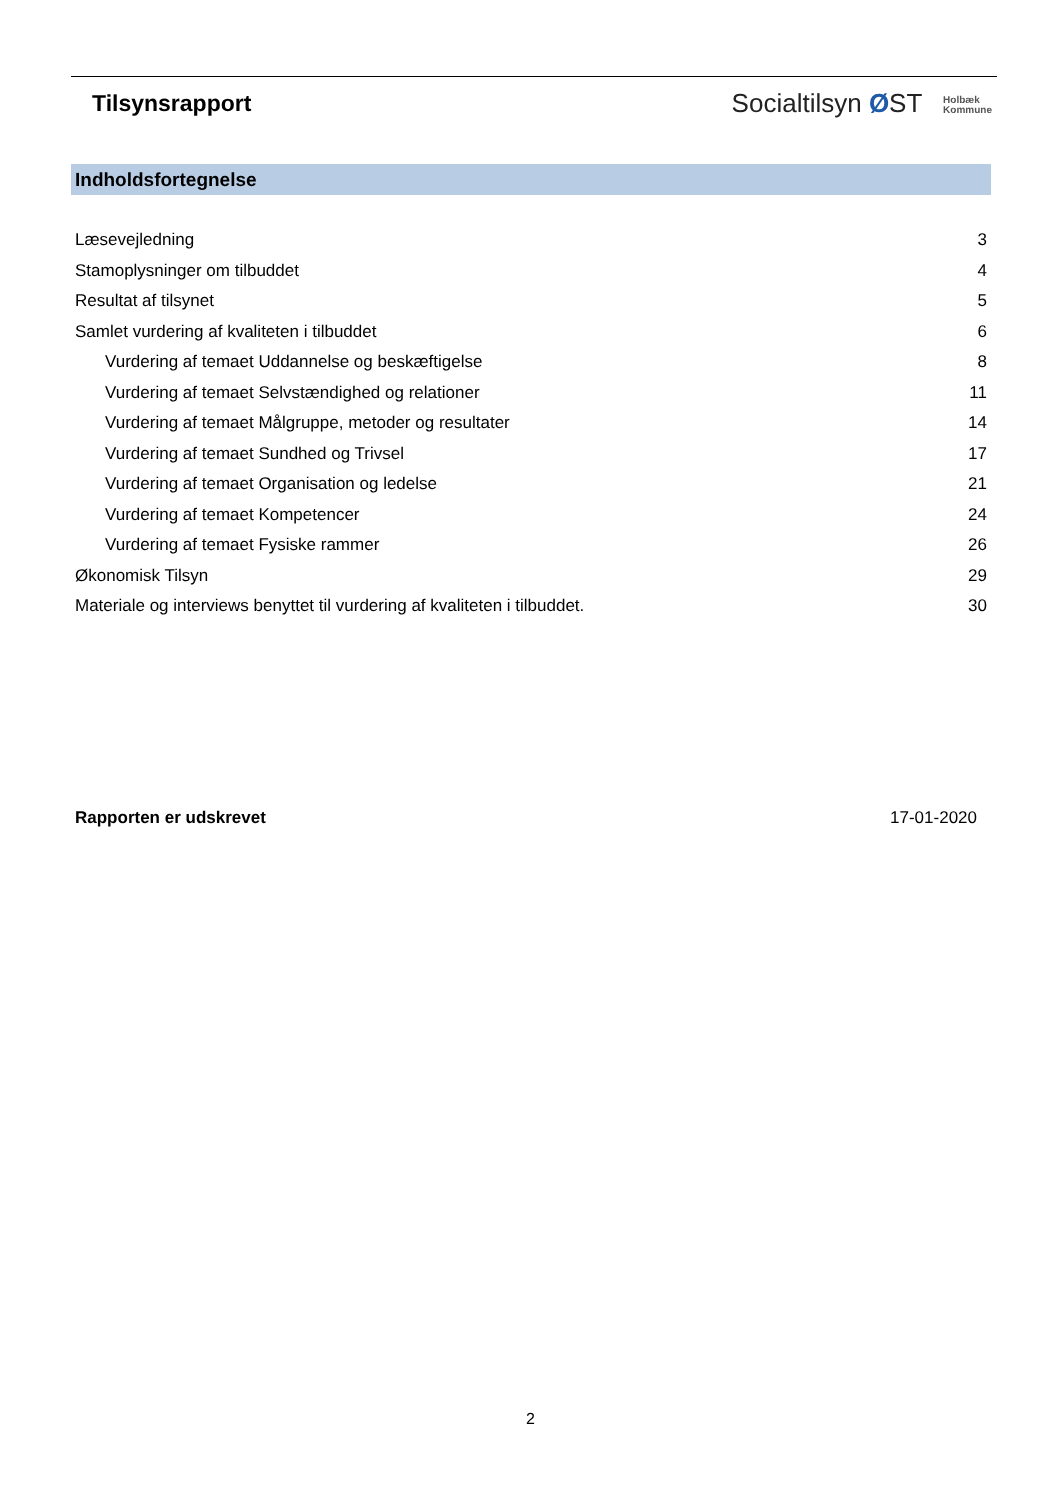Tilsynsrapport
Socialtilsyn ØST Holbæk
Kommune
Indholdsfortegnelse
Læsevejledning 3
Stamoplysninger om tilbuddet 4
Resultat af tilsynet 5
Samlet vurdering af kvaliteten i tilbuddet 6
Vurdering af temaet Uddannelse og beskæftigelse 8
Vurdering af temaet Selvstændighed og relationer 11
Vurdering af temaet Målgruppe, metoder og resultater 14
Vurdering af temaet Sundhed og Trivsel 17
Vurdering af temaet Organisation og ledelse 21
Vurdering af temaet Kompetencer 24
Vurdering af temaet Fysiske rammer 26
Økonomisk Tilsyn 29
Materiale og interviews benyttet til vurdering af kvaliteten i tilbuddet. 30
Rapporten er udskrevet 17-01-2020
2